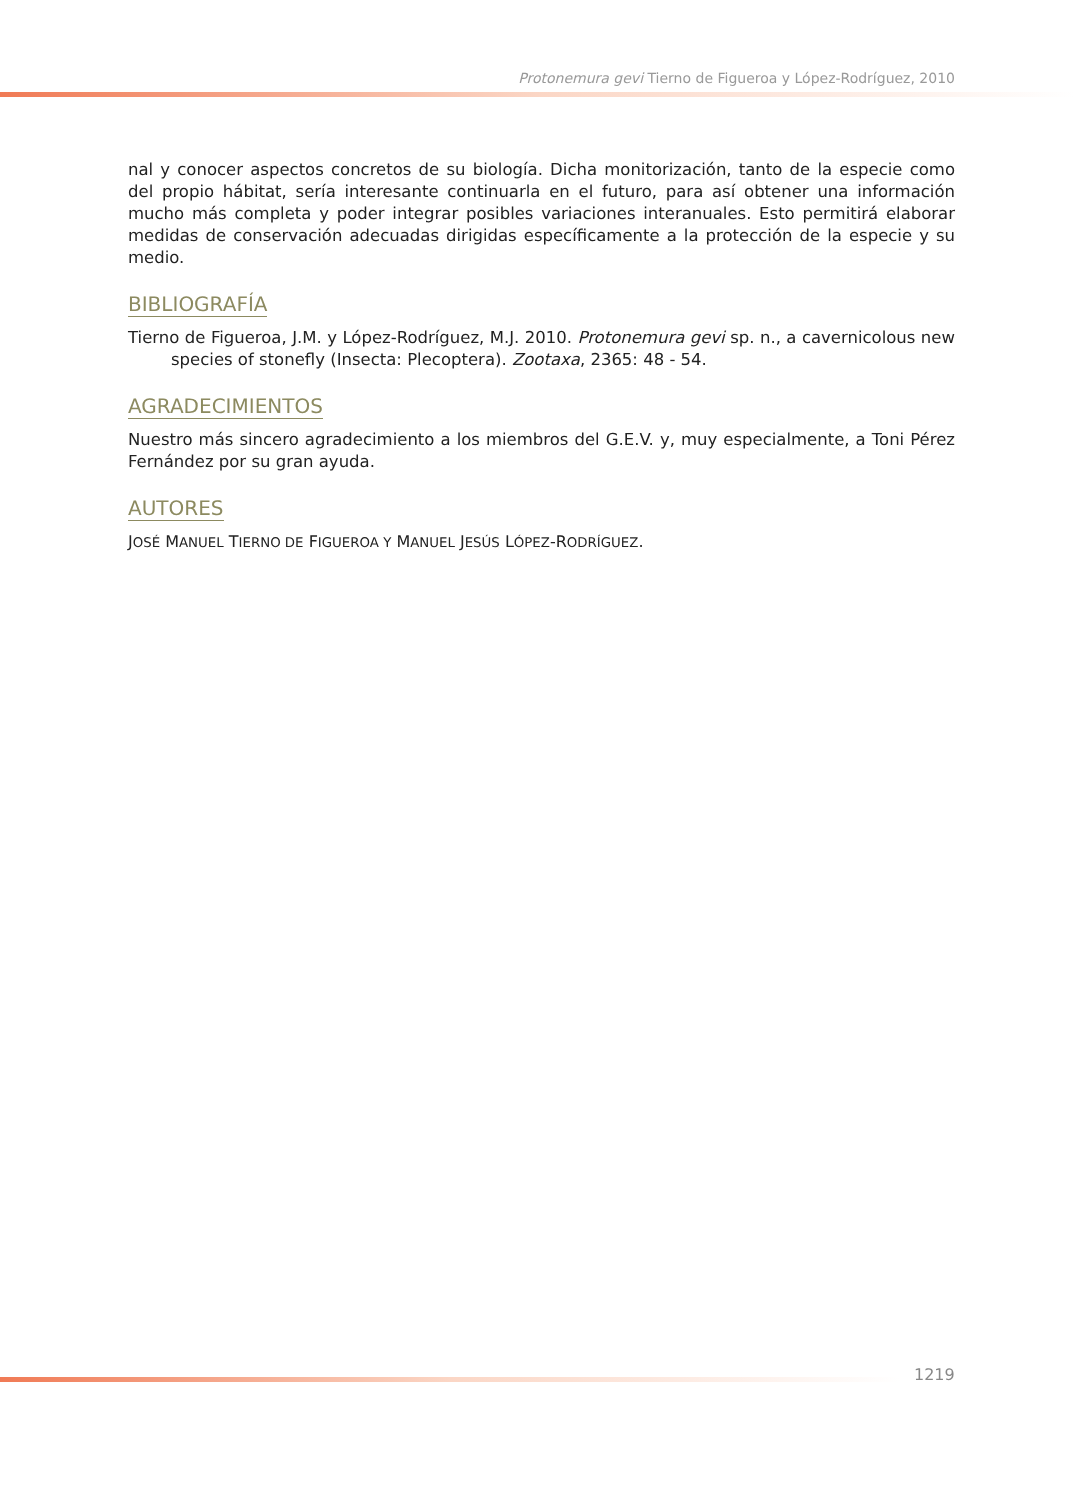Protonemura gevi Tierno de Figueroa y López-Rodríguez, 2010
nal y conocer aspectos concretos de su biología. Dicha monitorización, tanto de la especie como del propio hábitat, sería interesante continuarla en el futuro, para así obtener una información mucho más completa y poder integrar posibles variaciones interanuales. Esto permitirá elaborar medidas de conservación adecuadas dirigidas específicamente a la protección de la especie y su medio.
BIBLIOGRAFÍA
Tierno de Figueroa, J.M. y López-Rodríguez, M.J. 2010. Protonemura gevi sp. n., a cavernicolous new species of stonefly (Insecta: Plecoptera). Zootaxa, 2365: 48 - 54.
AGRADECIMIENTOS
Nuestro más sincero agradecimiento a los miembros del G.E.V. y, muy especialmente, a Toni Pérez Fernández por su gran ayuda.
AUTORES
JOSÉ MANUEL TIERNO DE FIGUEROA Y MANUEL JESÚS LÓPEZ-RODRÍGUEZ.
1219